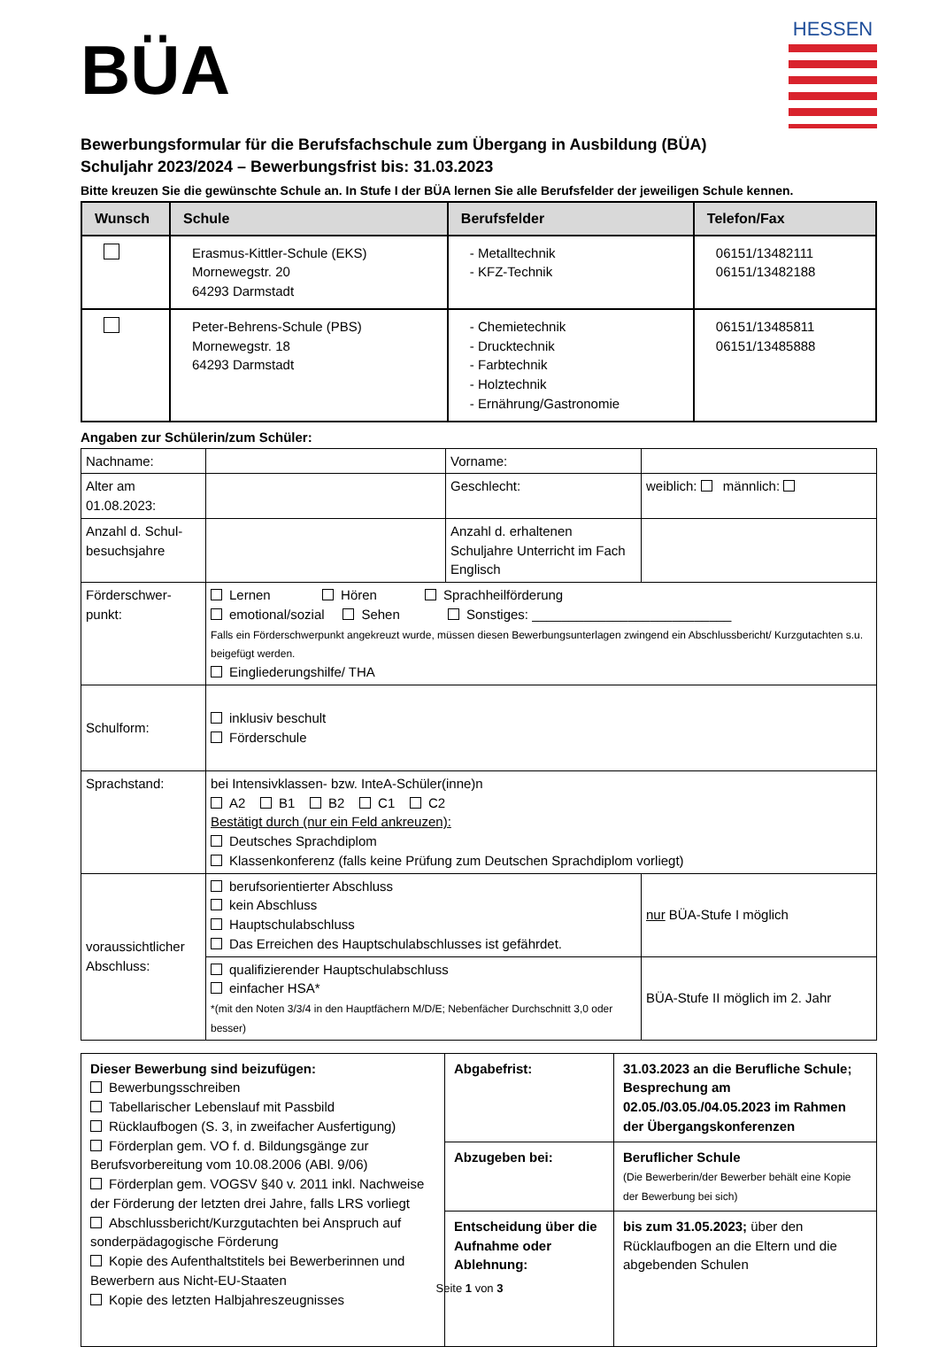BÜA
HESSEN
Bewerbungsformular für die Berufsfachschule zum Übergang in Ausbildung (BÜA)
Schuljahr 2023/2024 – Bewerbungsfrist bis: 31.03.2023
Bitte kreuzen Sie die gewünschte Schule an. In Stufe I der BÜA lernen Sie alle Berufsfelder der jeweiligen Schule kennen.
| Wunsch | Schule | Berufsfelder | Telefon/Fax |
| --- | --- | --- | --- |
| | Erasmus-Kittler-Schule (EKS) Mornewegstr. 20 64293 Darmstadt | - Metalltechnik - KFZ-Technik | 06151/13482111 06151/13482188 |
| | Peter-Behrens-Schule (PBS) Mornewegstr. 18 64293 Darmstadt | - Chemietechnik - Drucktechnik - Farbtechnik - Holztechnik - Ernährung/Gastronomie | 06151/13485811 06151/13485888 |
Angaben zur Schülerin/zum Schüler:
| Nachname: | | Vorname: | |
| Alter am 01.08.2023: | | Geschlecht: | weiblich: männlich: |
| Anzahl d. Schul-besuchsjahre | | Anzahl d. erhaltenen Schuljahre Unterricht im Fach Englisch | |
| Förderschwer-punkt: | Lernen Hören Sprachheilförderung emotional/sozial Sehen Sonstiges: ___________________________ Falls ein Förderschwerpunkt angekreuzt wurde, müssen diesen Bewerbungsunterlagen zwingend ein Abschlussbericht/ Kurzgutachten s.u. beigefügt werden. Eingliederungshilfe/ THA | | |
| Schulform: | inklusiv beschult Förderschule | | |
| Sprachstand: | bei Intensivklassen- bzw. InteA-Schüler(inne)n A2 B1 B2 C1 C2 Bestätigt durch (nur ein Feld ankreuzen): Deutsches Sprachdiplom Klassenkonferenz (falls keine Prüfung zum Deutschen Sprachdiplom vorliegt) | | |
| voraussichtlicher Abschluss: | berufsorientierter Abschluss kein Abschluss Hauptschulabschluss Das Erreichen des Hauptschulabschlusses ist gefährdet. | | nur BÜA-Stufe I möglich |
| | qualifizierender Hauptschulabschluss einfacher HSA* *(mit den Noten 3/3/4 in den Hauptfächern M/D/E; Nebenfächer Durchschnitt 3,0 oder besser) | | BÜA-Stufe II möglich im 2. Jahr |
| Dieser Bewerbung sind beizufügen: Bewerbungsschreiben Tabellarischer Lebenslauf mit Passbild Rücklaufbogen (S. 3, in zweifacher Ausfertigung) Förderplan gem. VO f. d. Bildungsgänge zur Berufsvorbereitung vom 10.08.2006 (ABl. 9/06) Förderplan gem. VOGSV §40 v. 2011 inkl. Nachweise der Förderung der letzten drei Jahre, falls LRS vorliegt Abschlussbericht/Kurzgutachten bei Anspruch auf sonderpädagogische Förderung Kopie des Aufenthaltstitels bei Bewerberinnen und Bewerbern aus Nicht-EU-Staaten Kopie des letzten Halbjahreszeugnisses | Abgabefrist: | 31.03.2023 an die Berufliche Schule; Besprechung am 02.05./03.05./04.05.2023 im Rahmen der Übergangskonferenzen |
| | Abzugeben bei: | Beruflicher Schule (Die Bewerberin/der Bewerber behält eine Kopie der Bewerbung bei sich) |
| | Entscheidung über die Aufnahme oder Ablehnung: | bis zum 31.05.2023; über den Rücklaufbogen an die Eltern und die abgebenden Schulen |
Seite 1 von 3